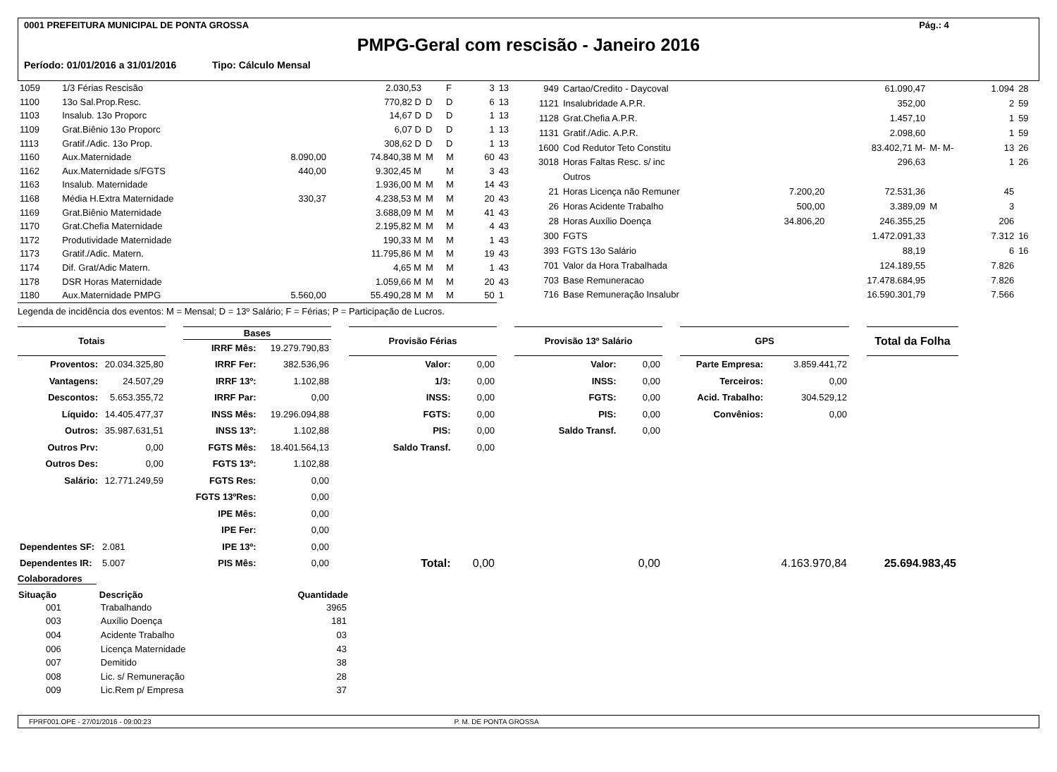0001 PREFEITURA MUNICIPAL DE PONTA GROSSA Pág.: 4
PMPG-Geral com rescisão - Janeiro 2016
Período: 01/01/2016 a 31/01/2016 Tipo: Cálculo Mensal
| 1059 | 1/3 Férias Rescisão | | 2.030,53 | | F | | 3 | 13 |
| 1100 | 13o Sal.Prop.Resc. | | 770,82 D | D | D | | 6 | 13 |
| 1103 | Insalub. 13o Proporc | | 14,67 D | D | D | | 1 | 13 |
| 1109 | Grat.Biênio 13o Proporc | | 6,07 D | D | D | | 1 | 13 |
| 1113 | Gratif./Adic. 13o Prop. | | 308,62 D | D | D | | 1 | 13 |
| 1160 | Aux.Maternidade | 8.090,00 | 74.840,38 M | M | M | | 60 | 43 |
| 1162 | Aux.Maternidade s/FGTS | 440,00 | 9.302,45 M | | M | | 3 | 43 |
| 1163 | Insalub. Maternidade | | 1.936,00 M | M | M | | 14 | 43 |
| 1168 | Média H.Extra Maternidade | 330,37 | 4.238,53 M | M | M | | 20 | 43 |
| 1169 | Grat.Biênio Maternidade | | 3.688,09 M | M | M | | 41 | 43 |
| 1170 | Grat.Chefia Maternidade | | 2.195,82 M | M | M | | 4 | 43 |
| 1172 | Produtividade Maternidade | | 190,33 M | M | M | | 1 | 43 |
| 1173 | Gratif./Adic. Matern. | | 11.795,86 M | M | M | | 19 | 43 |
| 1174 | Dif. Grat/Adic Matern. | | 4,65 M | M | M | | 1 | 43 |
| 1178 | DSR Horas Maternidade | | 1.059,66 M | M | M | | 20 | 43 |
| 1180 | Aux.Maternidade PMPG | 5.560,00 | 55.490,28 M | M | M | | 50 | 1 |
| 949 | Cartao/Credito - Daycoval | | 61.090,47 | | 1.094 | 28 |
| 1121 | Insalubridade A.P.R. | | 352,00 | | 2 | 59 |
| 1128 | Grat.Chefia A.P.R. | | 1.457,10 | | 1 | 59 |
| 1131 | Gratif./Adic. A.P.R. | | 2.098,60 | | 1 | 59 |
| 1600 | Cod Redutor Teto Constitu | | 83.402,71 M- | M- M- | 13 | 26 |
| 3018 | Horas Faltas Resc. s/ inc | | 296,63 | | 1 | 26 |
| | Outros | | | | | |
| 21 | Horas Licença não Remuner | 7.200,20 | 72.531,36 | | 45 | |
| 26 | Horas Acidente Trabalho | 500,00 | 3.389,09 | M | 3 | |
| 28 | Horas Auxílio Doença | 34.806,20 | 246.355,25 | | 206 | |
| 300 | FGTS | | 1.472.091,33 | | 7.312 | 16 |
| 393 | FGTS 13o Salário | | 88,19 | | 6 | 16 |
| 701 | Valor da Hora Trabalhada | | 124.189,55 | | 7.826 | |
| 703 | Base Remuneracao | | 17.478.684,95 | | 7.826 | |
| 716 | Base Remuneração Insalubr | | 16.590.301,79 | | 7.566 | |
Legenda de incidência dos eventos: M = Mensal; D = 13º Salário; F = Férias; P = Participação de Lucros.
| Totais | |
| --- | --- |
| Proventos: | 20.034.325,80 |
| Vantagens: | 24.507,29 |
| Descontos: | 5.653.355,72 |
| Líquido: | 14.405.477,37 |
| Outros: | 35.987.631,51 |
| Outros Prv: | 0,00 |
| Outros Des: | 0,00 |
| Salário: | 12.771.249,59 |
| Dependentes SF: | 2.081 |
| Dependentes IR: | 5.007 |
| Bases | |
| --- | --- |
| IRRF Mês: | 19.279.790,83 |
| IRRF Fer: | 382.536,96 |
| IRRF 13º: | 1.102,88 |
| IRRF Par: | 0,00 |
| INSS Mês: | 19.296.094,88 |
| INSS 13º: | 1.102,88 |
| FGTS Mês: | 18.401.564,13 |
| FGTS 13º: | 1.102,88 |
| FGTS Res: | 0,00 |
| FGTS 13ºRes: | 0,00 |
| IPE Mês: | 0,00 |
| IPE Fer: | 0,00 |
| IPE 13º: | 0,00 |
| PIS Mês: | 0,00 |
| Provisão Férias | |
| --- | --- |
| Valor: | 0,00 |
| 1/3: | 0,00 |
| INSS: | 0,00 |
| FGTS: | 0,00 |
| PIS: | 0,00 |
| Saldo Transf. | 0,00 |
| Total: | 0,00 |
| Provisão 13º Salário | |
| --- | --- |
| Valor: | 0,00 |
| INSS: | 0,00 |
| FGTS: | 0,00 |
| PIS: | 0,00 |
| Saldo Transf. | 0,00 |
| | 0,00 |
| GPS | |
| --- | --- |
| Parte Empresa: | 3.859.441,72 |
| Terceiros: | 0,00 |
| Acid. Trabalho: | 304.529,12 |
| Convênios: | 0,00 |
| | 4.163.970,84 |
| Total da Folha |
| --- |
| 25.694.983,45 |
Colaboradores
| Situação | Descrição | Quantidade |
| --- | --- | --- |
| 001 | Trabalhando | 3965 |
| 003 | Auxílio Doença | 181 |
| 004 | Acidente Trabalho | 03 |
| 006 | Licença Maternidade | 43 |
| 007 | Demitido | 38 |
| 008 | Lic. s/ Remuneração | 28 |
| 009 | Lic.Rem p/ Empresa | 37 |
FPRF001.OPE - 27/01/2016 - 09:00:23 P. M. DE PONTA GROSSA